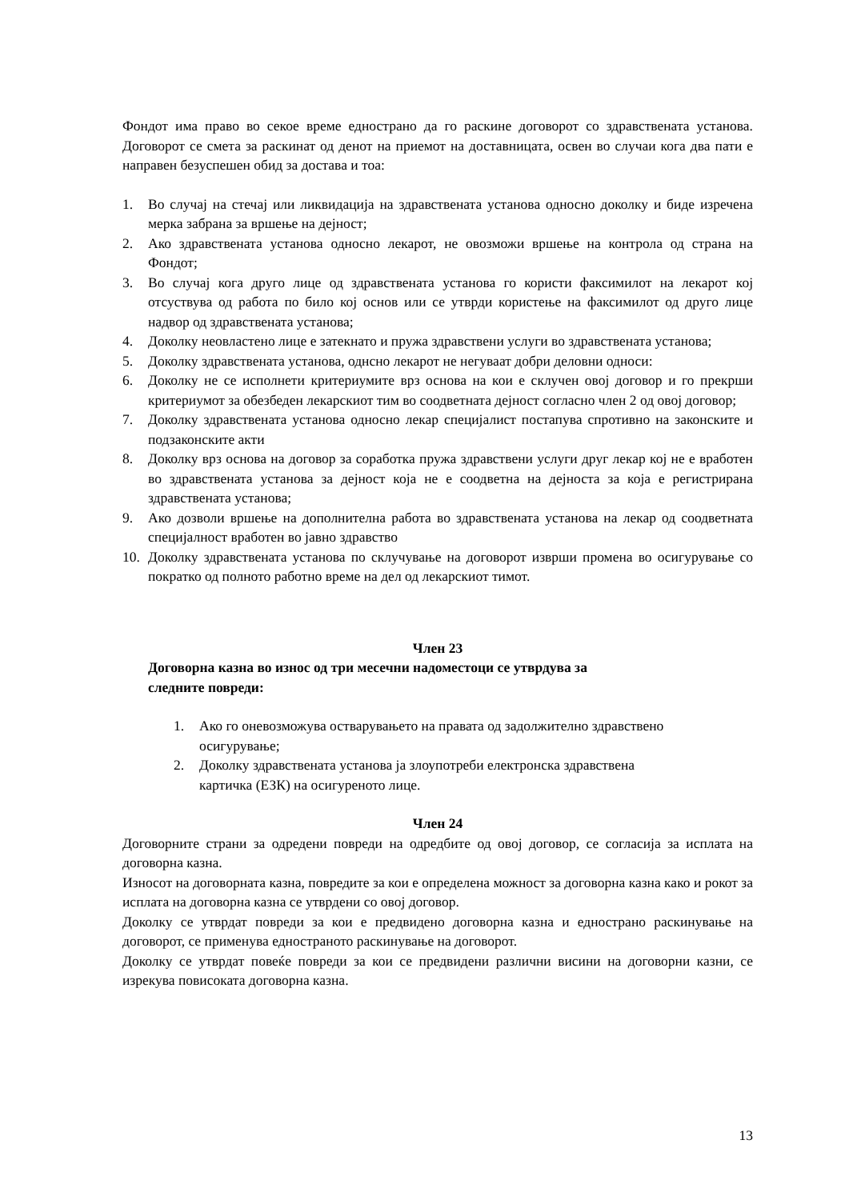Фондот има право во секое време еднострано да го раскине договорот со здравствената установа. Договорот се смета за раскинат од денот на приемот на доставницата, освен во случаи кога два пати е направен безуспешен обид за достава и тоа:
1. Во случај на стечај или ликвидација на здравствената установа односно доколку и биде изречена мерка забрана за вршење на дејност;
2. Ако здравствената установа односно лекарот, не овозможи вршење на контрола од страна на Фондот;
3. Во случај кога друго лице од здравствената установа го користи факсимилот на лекарот кој отсуствува од работа по било кој основ или се утврди користење на факсимилот од друго лице надвор од здравствената установа;
4. Доколку неовластено лице е затекнато и пружа здравствени услуги во здравствената установа;
5. Доколку здравствената установа, однсно лекарот не негуваат добри деловни односи:
6. Доколку не се исполнети критериумите врз основа на кои е склучен овој договор и го прекрши критериумот за обезбеден лекарскиот тим во соодветната дејност согласно член 2 од овој договор;
7. Доколку здравствената установа односно лекар специјалист постапува спротивно на законските и подзаконските акти
8. Доколку врз основа на договор за соработка пружа здравствени услуги друг лекар кој не е вработен во здравствената установа за дејност која не е соодветна на дејноста за која е регистрирана здравствената установа;
9. Ако дозволи вршење на дополнителна работа во здравствената установа на лекар од соодветната специјалност вработен во јавно здравство
10. Доколку здравствената установа по склучување на договорот изврши промена во осигурување со пократко од полното работно време на дел од лекарскиот тимот.
Член 23
Договорна казна во износ од три месечни надоместоци се утврдува за
следните повреди:
1. Ако го оневозможува остварувањето на правата од задолжително здравствено осигурување;
2. Доколку здравствената установа ја злоупотреби електронска здравствена картичка (ЕЗК) на осигуреното лице.
Член 24
Договорните страни за одредени повреди на одредбите од овој договор, се согласија за исплата на договорна казна.
Износот на договорната казна, повредите за кои е определена можност за договорна казна како и рокот за исплата на договорна казна се утврдени со овој договор.
Доколку се утврдат повреди за кои е предвидено договорна казна и еднострано раскинување на договорот, се применува едностраното раскинување на договорот.
Доколку се утврдат повеќе повреди за кои се предвидени различни висини на договорни казни, се изрекува повисоката договорна казна.
13